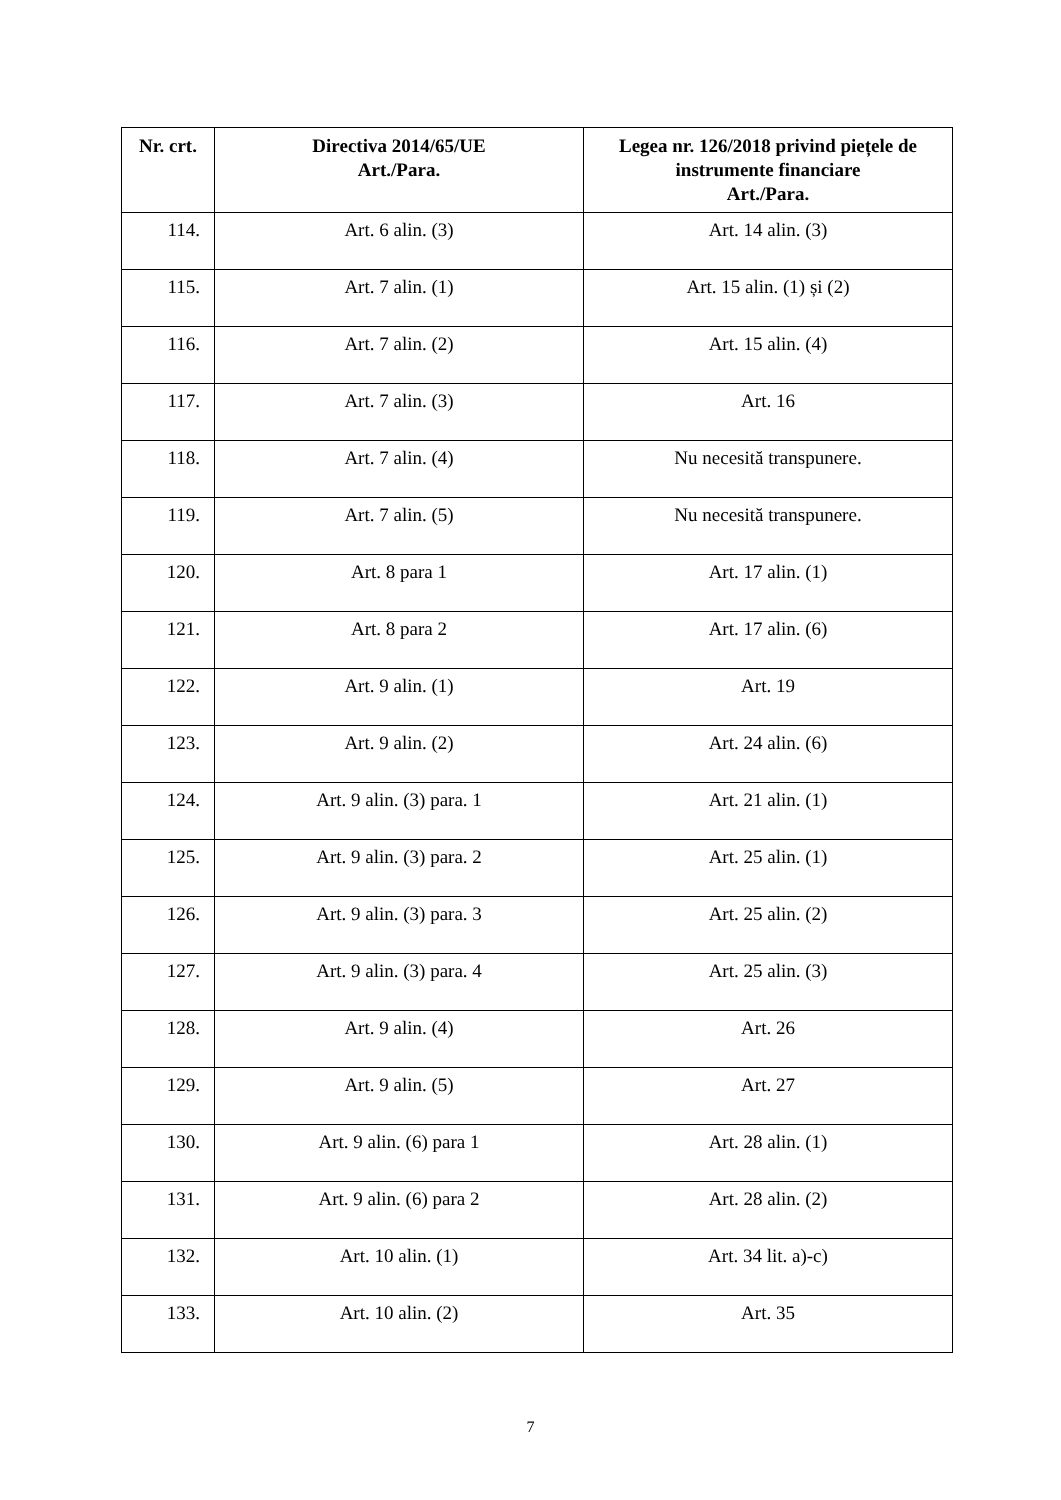| Nr. crt. | Directiva 2014/65/UE Art./Para. | Legea nr. 126/2018 privind piețele de instrumente financiare Art./Para. |
| --- | --- | --- |
| 114. | Art. 6 alin. (3) | Art. 14 alin. (3) |
| 115. | Art. 7 alin. (1) | Art. 15 alin. (1) și (2) |
| 116. | Art. 7 alin. (2) | Art. 15 alin. (4) |
| 117. | Art. 7 alin. (3) | Art. 16 |
| 118. | Art. 7 alin. (4) | Nu necesită transpunere. |
| 119. | Art. 7 alin. (5) | Nu necesită transpunere. |
| 120. | Art. 8 para 1 | Art. 17 alin. (1) |
| 121. | Art. 8 para 2 | Art. 17 alin. (6) |
| 122. | Art. 9 alin. (1) | Art. 19 |
| 123. | Art. 9 alin. (2) | Art. 24 alin. (6) |
| 124. | Art. 9 alin. (3) para. 1 | Art. 21 alin. (1) |
| 125. | Art. 9 alin. (3) para. 2 | Art. 25 alin. (1) |
| 126. | Art. 9 alin. (3) para. 3 | Art. 25 alin. (2) |
| 127. | Art. 9 alin. (3) para. 4 | Art. 25 alin. (3) |
| 128. | Art. 9 alin. (4) | Art. 26 |
| 129. | Art. 9 alin. (5) | Art. 27 |
| 130. | Art. 9 alin. (6) para 1 | Art. 28 alin. (1) |
| 131. | Art. 9 alin. (6) para 2 | Art. 28 alin. (2) |
| 132. | Art. 10 alin. (1) | Art. 34 lit. a)-c) |
| 133. | Art. 10 alin. (2) | Art. 35 |
7